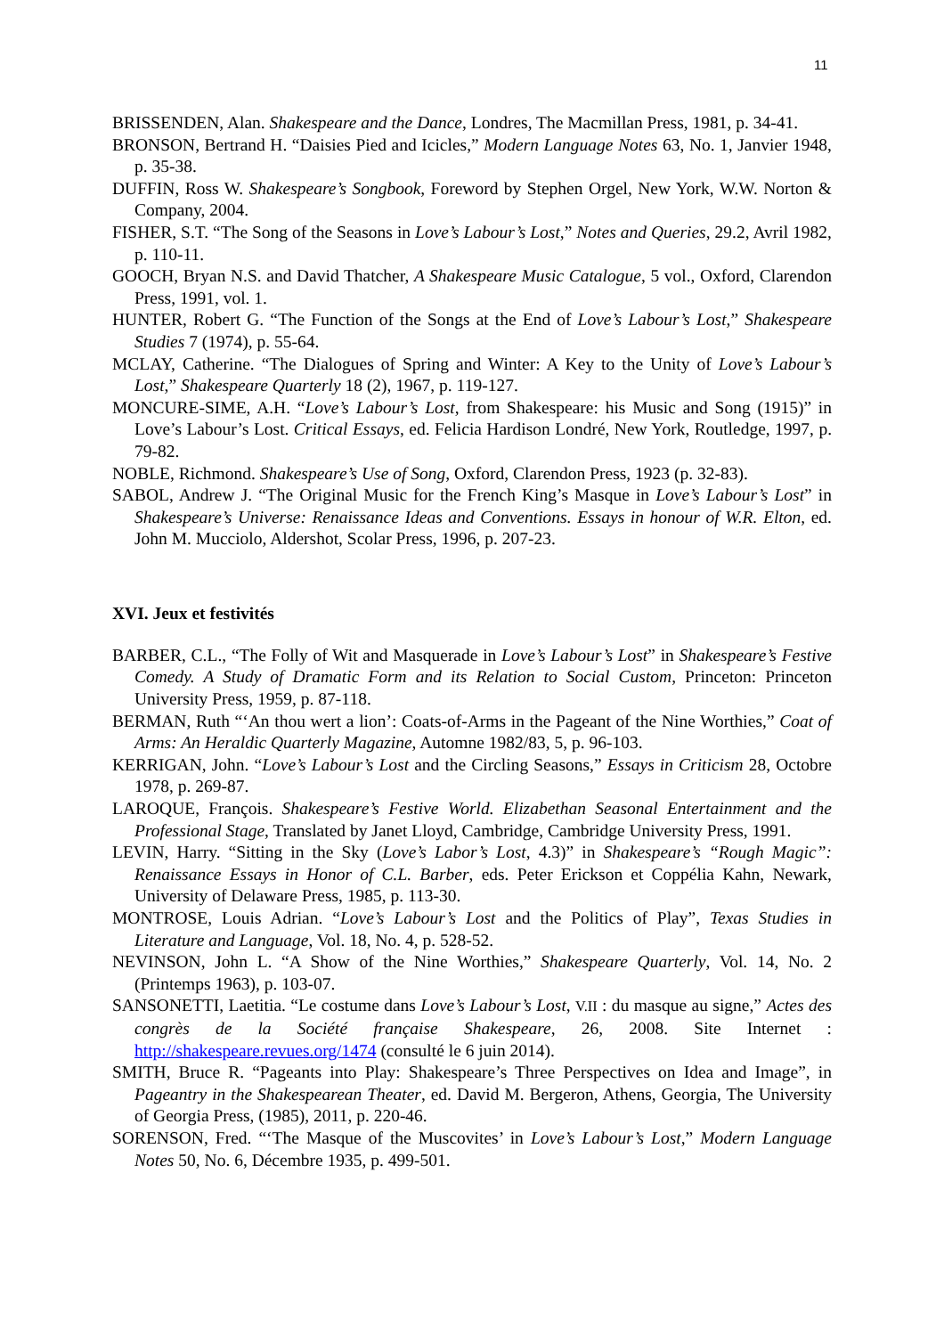11
BRISSENDEN, Alan. Shakespeare and the Dance, Londres, The Macmillan Press, 1981, p. 34-41.
BRONSON, Bertrand H. “Daisies Pied and Icicles,” Modern Language Notes 63, No. 1, Janvier 1948, p. 35-38.
DUFFIN, Ross W. Shakespeare’s Songbook, Foreword by Stephen Orgel, New York, W.W. Norton & Company, 2004.
FISHER, S.T. “The Song of the Seasons in Love’s Labour’s Lost,” Notes and Queries, 29.2, Avril 1982, p. 110-11.
GOOCH, Bryan N.S. and David Thatcher, A Shakespeare Music Catalogue, 5 vol., Oxford, Clarendon Press, 1991, vol. 1.
HUNTER, Robert G. “The Function of the Songs at the End of Love’s Labour’s Lost,” Shakespeare Studies 7 (1974), p. 55-64.
MCLAY, Catherine. “The Dialogues of Spring and Winter: A Key to the Unity of Love’s Labour’s Lost,” Shakespeare Quarterly 18 (2), 1967, p. 119-127.
MONCURE-SIME, A.H. “Love’s Labour’s Lost, from Shakespeare: his Music and Song (1915)” in Love’s Labour’s Lost. Critical Essays, ed. Felicia Hardison Londré, New York, Routledge, 1997, p. 79-82.
NOBLE, Richmond. Shakespeare’s Use of Song, Oxford, Clarendon Press, 1923 (p. 32-83).
SABOL, Andrew J. “The Original Music for the French King’s Masque in Love’s Labour’s Lost” in Shakespeare’s Universe: Renaissance Ideas and Conventions. Essays in honour of W.R. Elton, ed. John M. Mucciolo, Aldershot, Scolar Press, 1996, p. 207-23.
XVI. Jeux et festivités
BARBER, C.L., “The Folly of Wit and Masquerade in Love’s Labour’s Lost” in Shakespeare’s Festive Comedy. A Study of Dramatic Form and its Relation to Social Custom, Princeton: Princeton University Press, 1959, p. 87-118.
BERMAN, Ruth “‘An thou wert a lion’: Coats-of-Arms in the Pageant of the Nine Worthies,” Coat of Arms: An Heraldic Quarterly Magazine, Automne 1982/83, 5, p. 96-103.
KERRIGAN, John. “Love’s Labour’s Lost and the Circling Seasons,” Essays in Criticism 28, Octobre 1978, p. 269-87.
LAROQUE, François. Shakespeare’s Festive World. Elizabethan Seasonal Entertainment and the Professional Stage, Translated by Janet Lloyd, Cambridge, Cambridge University Press, 1991.
LEVIN, Harry. “Sitting in the Sky (Love’s Labor’s Lost, 4.3)” in Shakespeare’s “Rough Magic”: Renaissance Essays in Honor of C.L. Barber, eds. Peter Erickson et Coppélia Kahn, Newark, University of Delaware Press, 1985, p. 113-30.
MONTROSE, Louis Adrian. “Love’s Labour’s Lost and the Politics of Play”, Texas Studies in Literature and Language, Vol. 18, No. 4, p. 528-52.
NEVINSON, John L. “A Show of the Nine Worthies,” Shakespeare Quarterly, Vol. 14, No. 2 (Printemps 1963), p. 103-07.
SANSONETTI, Laetitia. “Le costume dans Love’s Labour’s Lost, V.II : du masque au signe,” Actes des congrès de la Société française Shakespeare, 26, 2008. Site Internet : http://shakespeare.revues.org/1474 (consulté le 6 juin 2014).
SMITH, Bruce R. “Pageants into Play: Shakespeare’s Three Perspectives on Idea and Image”, in Pageantry in the Shakespearean Theater, ed. David M. Bergeron, Athens, Georgia, The University of Georgia Press, (1985), 2011, p. 220-46.
SORENSON, Fred. “‘The Masque of the Muscovites’ in Love’s Labour’s Lost,” Modern Language Notes 50, No. 6, Décembre 1935, p. 499-501.